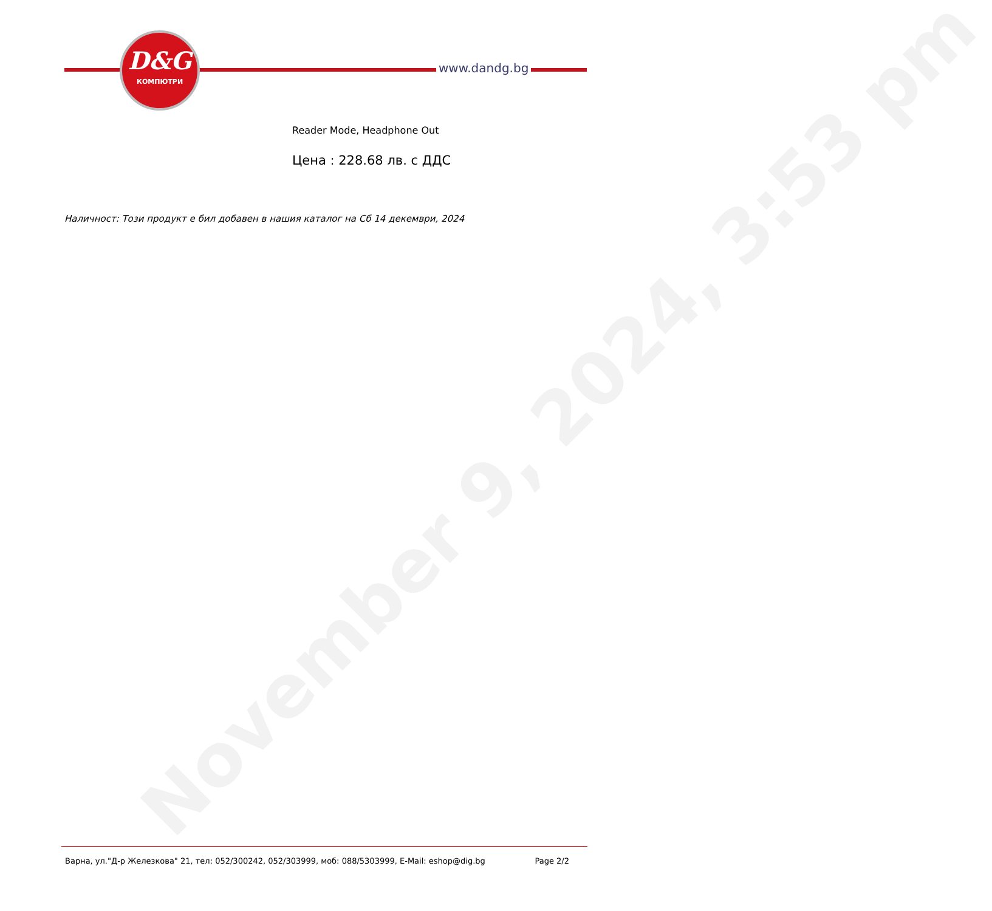November 9, 2024, 3:53 pm
D&G
КОМПЮТРИ
www.dandg.bg
Reader Mode, Headphone Out
Цена : 228.68 лв. с ДДС
Наличност: Този продукт е бил добавен в нашия каталог на Сб 14 декември, 2024
Варна, ул."Д-р Железкова" 21, тел: 052/300242, 052/303999, моб: 088/5303999, E-Mail: eshop@dig.bg
Page 2/2